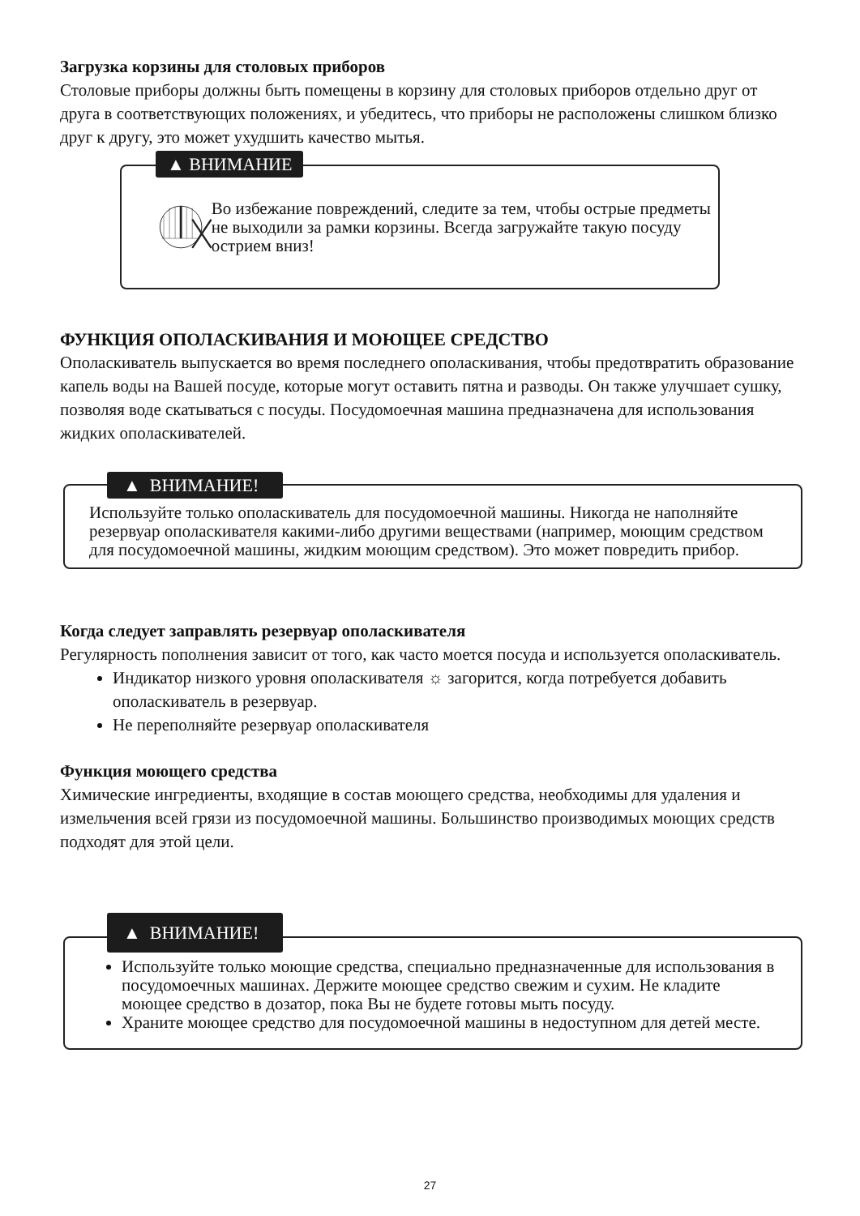Загрузка корзины для столовых приборов
Столовые приборы должны быть помещены в корзину для столовых приборов отдельно друг от друга в соответствующих положениях, и убедитесь, что приборы не расположены слишком близко друг к другу, это может ухудшить качество мытья.
▲ ВНИМАНИЕ
Во избежание повреждений, следите за тем, чтобы острые предметы не выходили за рамки корзины. Всегда загружайте такую посуду острием вниз!
ФУНКЦИЯ ОПОЛАСКИВАНИЯ И МОЮЩЕЕ СРЕДСТВО
Ополаскиватель выпускается во время последнего ополаскивания, чтобы предотвратить образование капель воды на Вашей посуде, которые могут оставить пятна и разводы. Он также улучшает сушку, позволяя воде скатываться с посуды. Посудомоечная машина предназначена для использования жидких ополаскивателей.
▲ ВНИМАНИЕ!
Используйте только ополаскиватель для посудомоечной машины. Никогда не наполняйте резервуар ополаскивателя какими-либо другими веществами (например, моющим средством для посудомоечной машины, жидким моющим средством). Это может повредить прибор.
Когда следует заправлять резервуар ополаскивателя
Регулярность пополнения зависит от того, как часто моется посуда и используется ополаскиватель.
Индикатор низкого уровня ополаскивателя ☼ загорится, когда потребуется добавить ополаскиватель в резервуар.
Не переполняйте резервуар ополаскивателя
Функция моющего средства
Химические ингредиенты, входящие в состав моющего средства, необходимы для удаления и измельчения всей грязи из посудомоечной машины. Большинство производимых моющих средств подходят для этой цели.
▲ ВНИМАНИЕ!
Используйте только моющие средства, специально предназначенные для использования в посудомоечных машинах. Держите моющее средство свежим и сухим. Не кладите моющее средство в дозатор, пока Вы не будете готовы мыть посуду.
Храните моющее средство для посудомоечной машины в недоступном для детей месте.
27